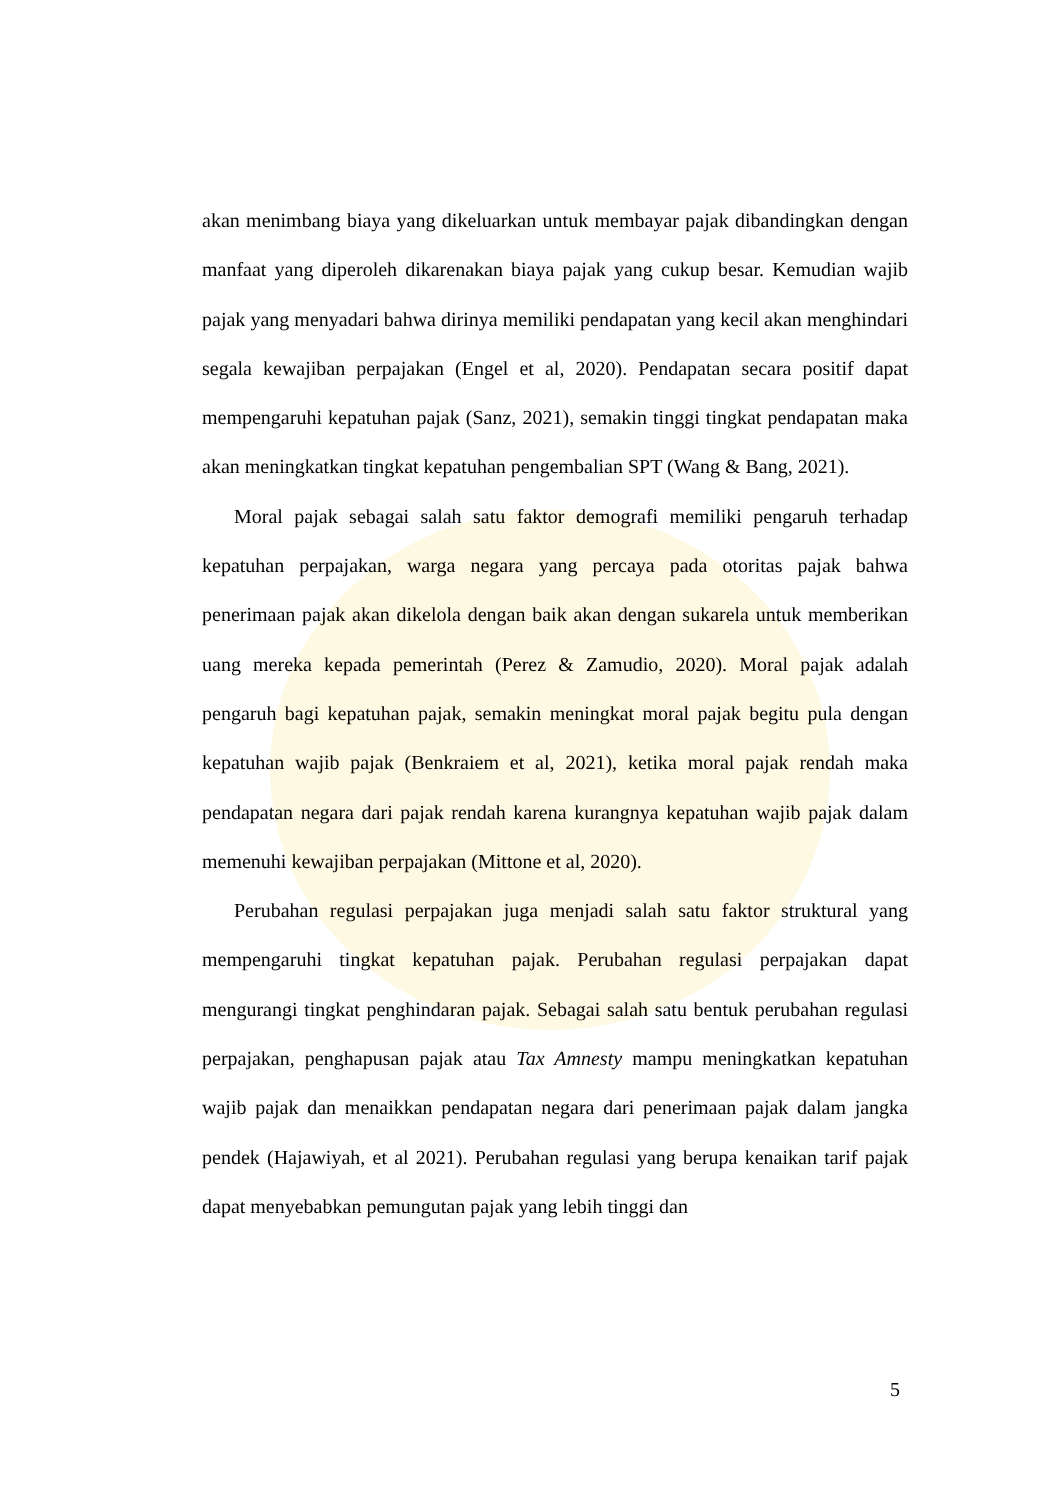akan menimbang biaya yang dikeluarkan untuk membayar pajak dibandingkan dengan manfaat yang diperoleh dikarenakan biaya pajak yang cukup besar. Kemudian wajib pajak yang menyadari bahwa dirinya memiliki pendapatan yang kecil akan menghindari segala kewajiban perpajakan (Engel et al, 2020). Pendapatan secara positif dapat mempengaruhi kepatuhan pajak (Sanz, 2021), semakin tinggi tingkat pendapatan maka akan meningkatkan tingkat kepatuhan pengembalian SPT (Wang & Bang, 2021).
Moral pajak sebagai salah satu faktor demografi memiliki pengaruh terhadap kepatuhan perpajakan, warga negara yang percaya pada otoritas pajak bahwa penerimaan pajak akan dikelola dengan baik akan dengan sukarela untuk memberikan uang mereka kepada pemerintah (Perez & Zamudio, 2020). Moral pajak adalah pengaruh bagi kepatuhan pajak, semakin meningkat moral pajak begitu pula dengan kepatuhan wajib pajak (Benkraiem et al, 2021), ketika moral pajak rendah maka pendapatan negara dari pajak rendah karena kurangnya kepatuhan wajib pajak dalam memenuhi kewajiban perpajakan (Mittone et al, 2020).
Perubahan regulasi perpajakan juga menjadi salah satu faktor struktural yang mempengaruhi tingkat kepatuhan pajak. Perubahan regulasi perpajakan dapat mengurangi tingkat penghindaran pajak. Sebagai salah satu bentuk perubahan regulasi perpajakan, penghapusan pajak atau Tax Amnesty mampu meningkatkan kepatuhan wajib pajak dan menaikkan pendapatan negara dari penerimaan pajak dalam jangka pendek (Hajawiyah, et al 2021). Perubahan regulasi yang berupa kenaikan tarif pajak dapat menyebabkan pemungutan pajak yang lebih tinggi dan
5